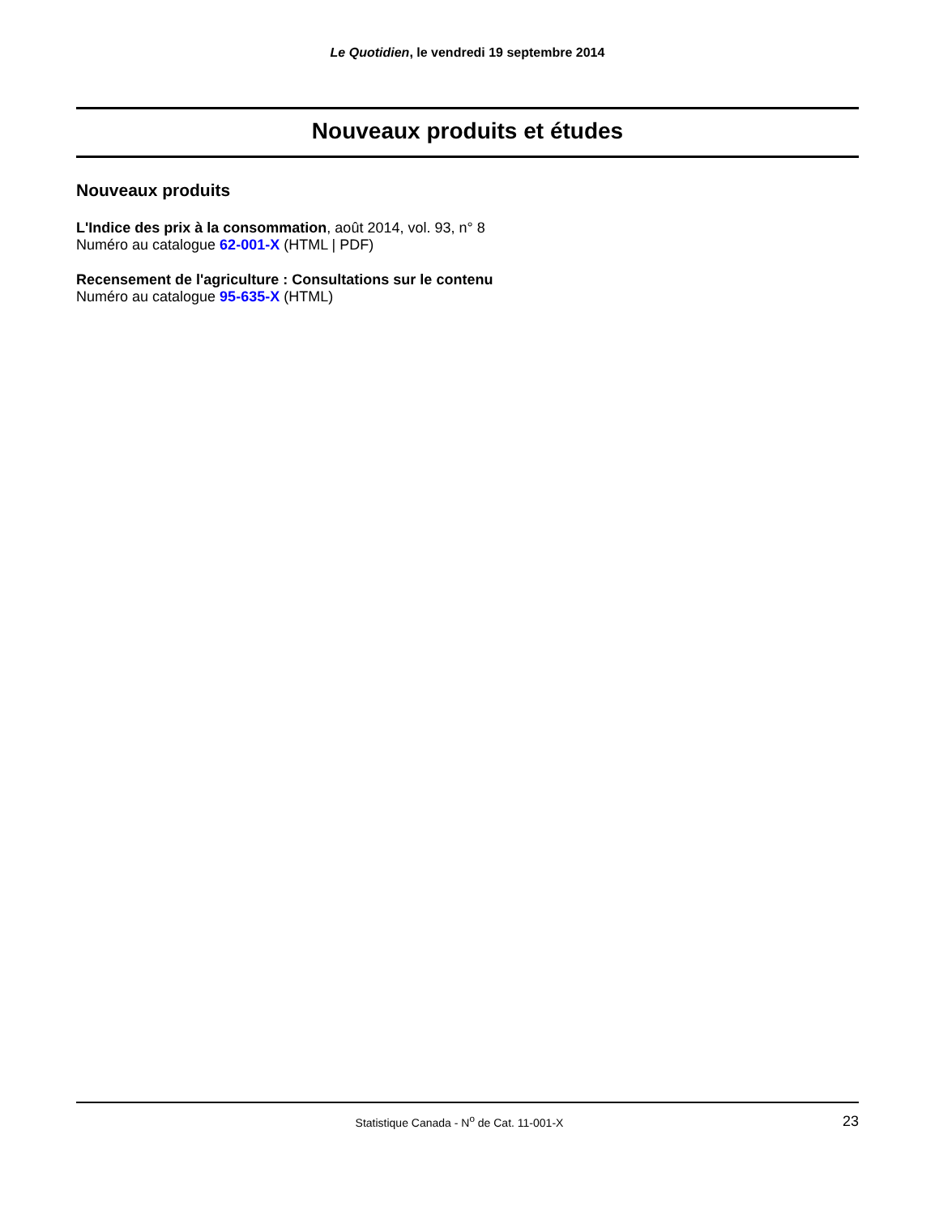Le Quotidien, le vendredi 19 septembre 2014
Nouveaux produits et études
Nouveaux produits
L'Indice des prix à la consommation, août 2014, vol. 93, n° 8
Numéro au catalogue 62-001-X (HTML | PDF)
Recensement de l'agriculture : Consultations sur le contenu
Numéro au catalogue 95-635-X (HTML)
Statistique Canada - N<sup>o</sup> de Cat. 11-001-X 23